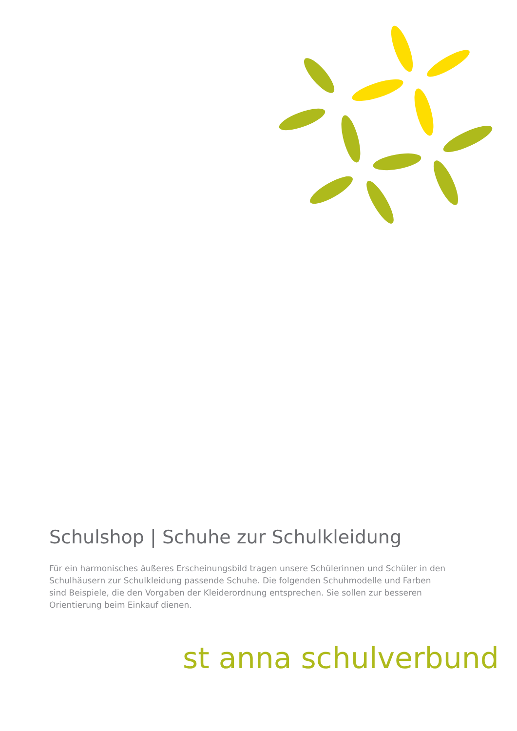Schulshop | Schuhe zur Schulkleidung
Für ein harmonisches äußeres Erscheinungsbild tragen unsere Schülerinnen und Schüler in den Schulhäusern zur Schulkleidung passende Schuhe. Die folgenden Schuhmodelle und Farben sind Beispiele, die den Vorgaben der Kleiderordnung entsprechen. Sie sollen zur besseren Orientierung beim Einkauf dienen.
st anna schulverbund